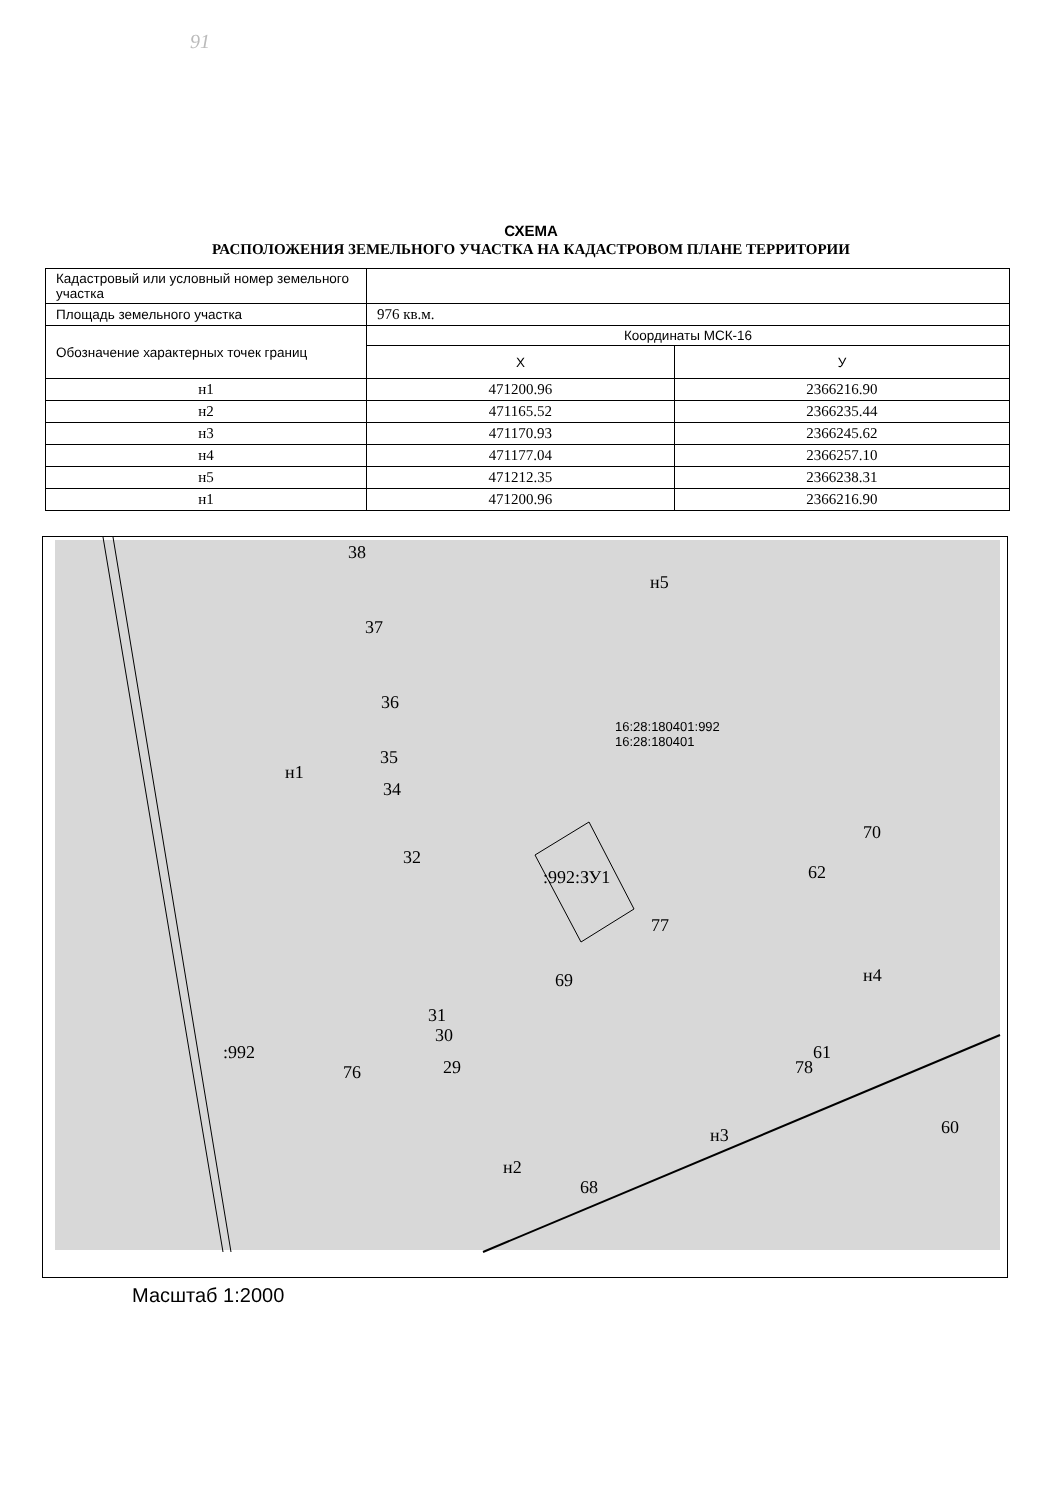91
СХЕМА
РАСПОЛОЖЕНИЯ ЗЕМЕЛЬНОГО УЧАСТКА НА КАДАСТРОВОМ ПЛАНЕ ТЕРРИТОРИИ
| Кадастровый или условный номер земельного участка | | |
| Площадь земельного участка | 976 кв.м. | |
| Обозначение характерных точек границ | Координаты МСК-16 | |
| | X | У |
| н1 | 471200.96 | 2366216.90 |
| н2 | 471165.52 | 2366235.44 |
| н3 | 471170.93 | 2366245.62 |
| н4 | 471177.04 | 2366257.10 |
| н5 | 471212.35 | 2366238.31 |
| н1 | 471200.96 | 2366216.90 |
38
н5
37
36
16:28:180401:992
16:28:180401
35
н1
34
70
32
:992:ЗУ1 62
77
69 н4
31
30
:992 61
29
76 78
60
н3
н2
68
Масштаб 1:2000